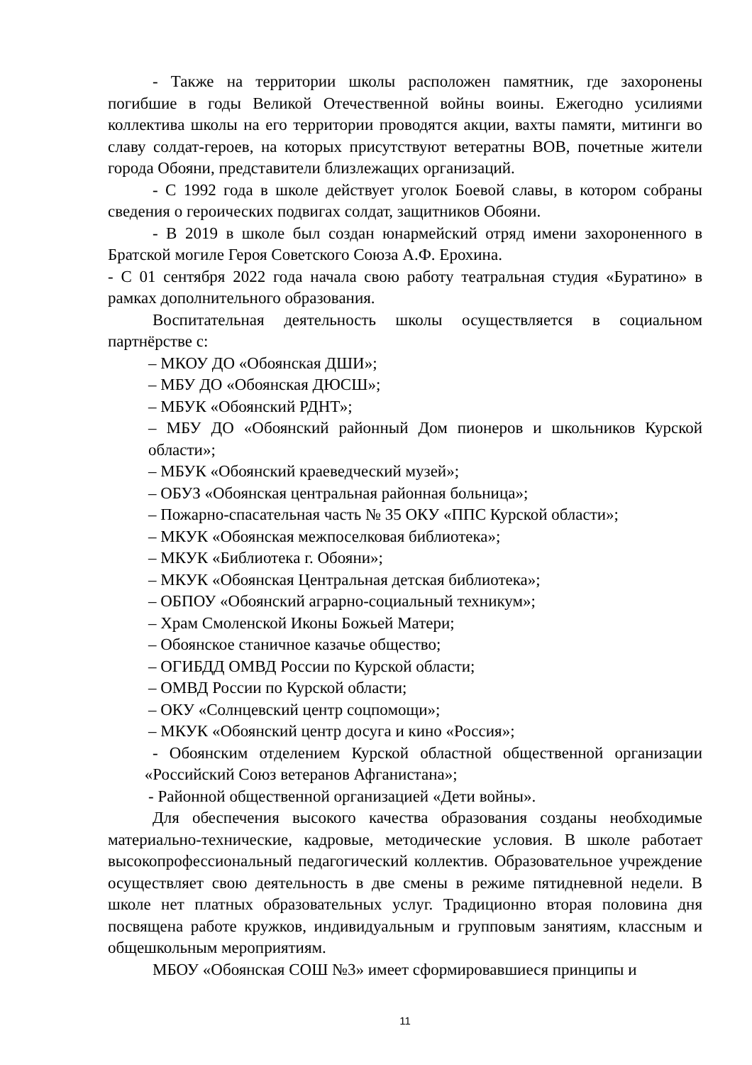- Также на территории школы расположен памятник, где захоронены погибшие в годы Великой Отечественной войны воины. Ежегодно усилиями коллектива школы на его территории проводятся акции, вахты памяти, митинги во славу солдат-героев, на которых присутствуют ветератны ВОВ, почетные жители города Обояни, представители близлежащих организаций.
- С 1992 года в школе действует уголок Боевой славы, в котором собраны сведения о героических подвигах солдат, защитников Обояни.
- В 2019 в школе был создан юнармейский отряд имени захороненного в Братской могиле Героя Советского Союза А.Ф. Ерохина.
- С 01 сентября 2022 года начала свою работу театральная студия «Буратино» в рамках дополнительного образования.
Воспитательная деятельность школы осуществляется в социальном партнёрстве с:
– МКОУ ДО «Обоянская ДШИ»;
– МБУ ДО «Обоянская ДЮСШ»;
– МБУК «Обоянский РДНТ»;
– МБУ ДО «Обоянский районный Дом пионеров и школьников Курской области»;
– МБУК «Обоянский краеведческий музей»;
– ОБУЗ «Обоянская центральная районная больница»;
– Пожарно-спасательная часть № 35 ОКУ «ППС Курской области»;
– МКУК «Обоянская межпоселковая библиотека»;
– МКУК «Библиотека г. Обояни»;
– МКУК «Обоянская Центральная детская библиотека»;
– ОБПОУ «Обоянский аграрно-социальный техникум»;
– Храм Смоленской Иконы Божьей Матери;
– Обоянское станичное казачье общество;
– ОГИБДД ОМВД России по Курской области;
– ОМВД России по Курской области;
– ОКУ «Солнцевский центр соцпомощи»;
– МКУК «Обоянский центр досуга и кино «Россия»;
- Обоянским отделением Курской областной общественной организации «Российский Союз ветеранов Афганистана»;
- Районной общественной организацией «Дети войны».
Для обеспечения высокого качества образования созданы необходимые материально-технические, кадровые, методические условия. В школе работает высокопрофессиональный педагогический коллектив. Образовательное учреждение осуществляет свою деятельность в две смены в режиме пятидневной недели. В школе нет платных образовательных услуг. Традиционно вторая половина дня посвящена работе кружков, индивидуальным и групповым занятиям, классным и общешкольным мероприятиям.
МБОУ «Обоянская СОШ №3» имеет сформировавшиеся принципы и
11